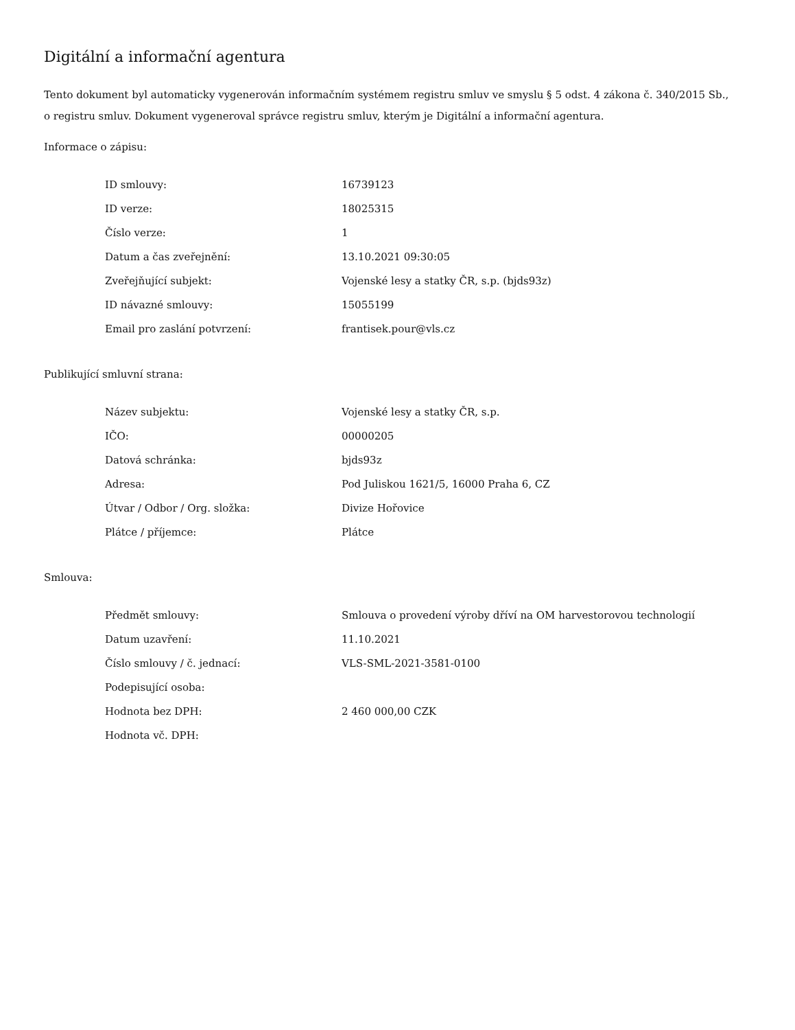Digitální a informační agentura
Tento dokument byl automaticky vygenerován informačním systémem registru smluv ve smyslu § 5 odst. 4 zákona č. 340/2015 Sb., o registru smluv. Dokument vygeneroval správce registru smluv, kterým je Digitální a informační agentura.
Informace o zápisu:
| ID smlouvy: | 16739123 |
| ID verze: | 18025315 |
| Číslo verze: | 1 |
| Datum a čas zveřejnění: | 13.10.2021 09:30:05 |
| Zveřejňující subjekt: | Vojenské lesy a statky ČR, s.p. (bjds93z) |
| ID návazné smlouvy: | 15055199 |
| Email pro zaslání potvrzení: | frantisek.pour@vls.cz |
Publikující smluvní strana:
| Název subjektu: | Vojenské lesy a statky ČR, s.p. |
| IČO: | 00000205 |
| Datová schránka: | bjds93z |
| Adresa: | Pod Juliskou 1621/5, 16000 Praha 6, CZ |
| Útvar / Odbor / Org. složka: | Divize Hořovice |
| Plátce / příjemce: | Plátce |
Smlouva:
| Předmět smlouvy: | Smlouva o provedení výroby dříví na OM harvestorovou technologií |
| Datum uzavření: | 11.10.2021 |
| Číslo smlouvy / č. jednací: | VLS-SML-2021-3581-0100 |
| Podepisující osoba: | |
| Hodnota bez DPH: | 2 460 000,00 CZK |
| Hodnota vč. DPH: | |